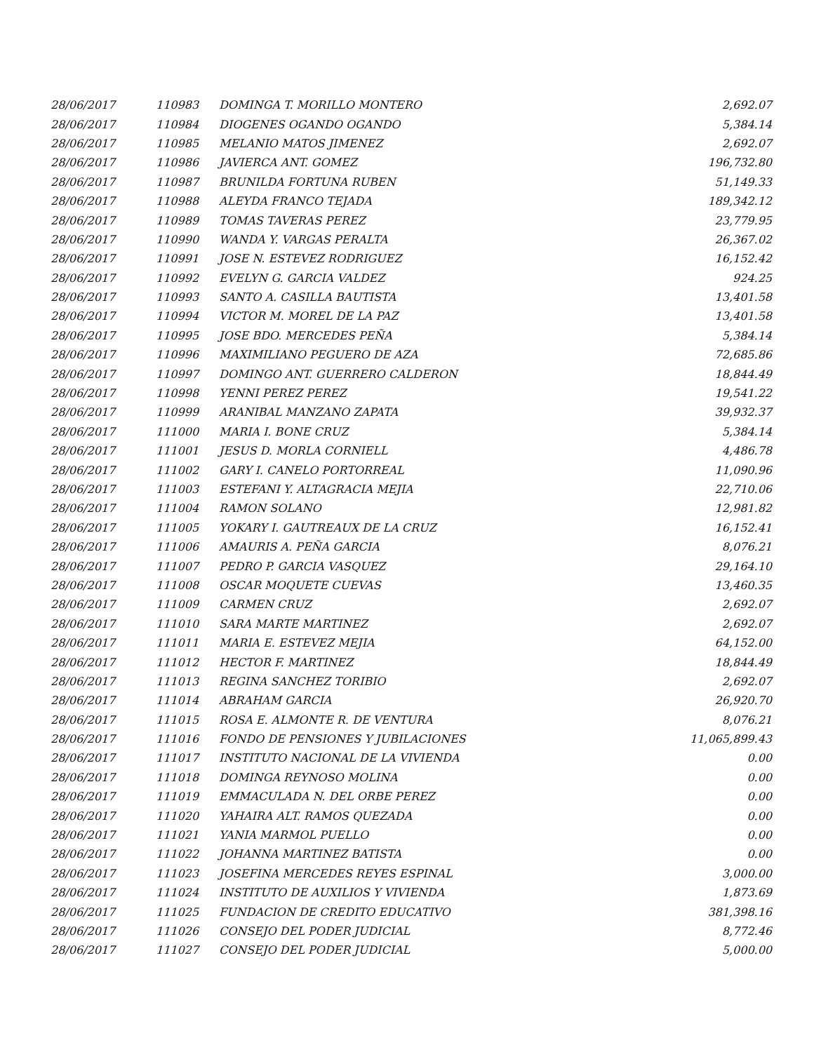| 28/06/2017 | 110983 | DOMINGA T. MORILLO MONTERO | 2,692.07 |
| 28/06/2017 | 110984 | DIOGENES OGANDO OGANDO | 5,384.14 |
| 28/06/2017 | 110985 | MELANIO MATOS JIMENEZ | 2,692.07 |
| 28/06/2017 | 110986 | JAVIERCA ANT. GOMEZ | 196,732.80 |
| 28/06/2017 | 110987 | BRUNILDA FORTUNA RUBEN | 51,149.33 |
| 28/06/2017 | 110988 | ALEYDA FRANCO TEJADA | 189,342.12 |
| 28/06/2017 | 110989 | TOMAS TAVERAS PEREZ | 23,779.95 |
| 28/06/2017 | 110990 | WANDA Y. VARGAS PERALTA | 26,367.02 |
| 28/06/2017 | 110991 | JOSE N. ESTEVEZ RODRIGUEZ | 16,152.42 |
| 28/06/2017 | 110992 | EVELYN G. GARCIA VALDEZ | 924.25 |
| 28/06/2017 | 110993 | SANTO A. CASILLA BAUTISTA | 13,401.58 |
| 28/06/2017 | 110994 | VICTOR M. MOREL DE LA PAZ | 13,401.58 |
| 28/06/2017 | 110995 | JOSE BDO. MERCEDES PEÑA | 5,384.14 |
| 28/06/2017 | 110996 | MAXIMILIANO PEGUERO DE AZA | 72,685.86 |
| 28/06/2017 | 110997 | DOMINGO ANT. GUERRERO CALDERON | 18,844.49 |
| 28/06/2017 | 110998 | YENNI PEREZ PEREZ | 19,541.22 |
| 28/06/2017 | 110999 | ARANIBAL MANZANO ZAPATA | 39,932.37 |
| 28/06/2017 | 111000 | MARIA I. BONE CRUZ | 5,384.14 |
| 28/06/2017 | 111001 | JESUS D. MORLA CORNIELL | 4,486.78 |
| 28/06/2017 | 111002 | GARY I. CANELO PORTORREAL | 11,090.96 |
| 28/06/2017 | 111003 | ESTEFANI Y. ALTAGRACIA MEJIA | 22,710.06 |
| 28/06/2017 | 111004 | RAMON SOLANO | 12,981.82 |
| 28/06/2017 | 111005 | YOKARY I. GAUTREAUX DE LA CRUZ | 16,152.41 |
| 28/06/2017 | 111006 | AMAURIS A. PEÑA GARCIA | 8,076.21 |
| 28/06/2017 | 111007 | PEDRO P. GARCIA VASQUEZ | 29,164.10 |
| 28/06/2017 | 111008 | OSCAR MOQUETE CUEVAS | 13,460.35 |
| 28/06/2017 | 111009 | CARMEN CRUZ | 2,692.07 |
| 28/06/2017 | 111010 | SARA MARTE MARTINEZ | 2,692.07 |
| 28/06/2017 | 111011 | MARIA E. ESTEVEZ MEJIA | 64,152.00 |
| 28/06/2017 | 111012 | HECTOR F. MARTINEZ | 18,844.49 |
| 28/06/2017 | 111013 | REGINA SANCHEZ TORIBIO | 2,692.07 |
| 28/06/2017 | 111014 | ABRAHAM GARCIA | 26,920.70 |
| 28/06/2017 | 111015 | ROSA E. ALMONTE R. DE VENTURA | 8,076.21 |
| 28/06/2017 | 111016 | FONDO DE PENSIONES Y JUBILACIONES | 11,065,899.43 |
| 28/06/2017 | 111017 | INSTITUTO NACIONAL DE LA VIVIENDA | 0.00 |
| 28/06/2017 | 111018 | DOMINGA REYNOSO MOLINA | 0.00 |
| 28/06/2017 | 111019 | EMMACULADA N. DEL ORBE PEREZ | 0.00 |
| 28/06/2017 | 111020 | YAHAIRA ALT. RAMOS QUEZADA | 0.00 |
| 28/06/2017 | 111021 | YANIA MARMOL PUELLO | 0.00 |
| 28/06/2017 | 111022 | JOHANNA MARTINEZ BATISTA | 0.00 |
| 28/06/2017 | 111023 | JOSEFINA MERCEDES REYES ESPINAL | 3,000.00 |
| 28/06/2017 | 111024 | INSTITUTO DE AUXILIOS Y VIVIENDA | 1,873.69 |
| 28/06/2017 | 111025 | FUNDACION DE CREDITO EDUCATIVO | 381,398.16 |
| 28/06/2017 | 111026 | CONSEJO DEL PODER JUDICIAL | 8,772.46 |
| 28/06/2017 | 111027 | CONSEJO DEL PODER JUDICIAL | 5,000.00 |